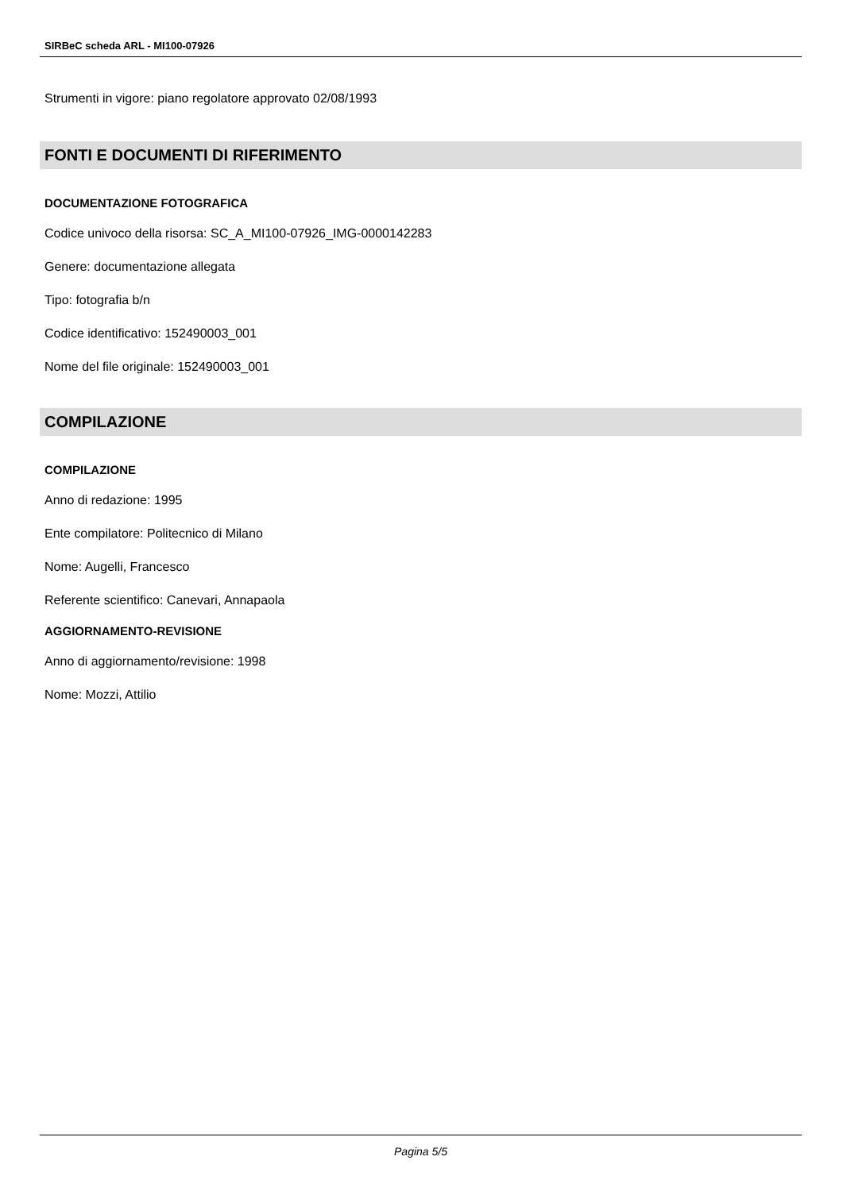SIRBeC scheda ARL - MI100-07926
Strumenti in vigore: piano regolatore approvato 02/08/1993
FONTI E DOCUMENTI DI RIFERIMENTO
DOCUMENTAZIONE FOTOGRAFICA
Codice univoco della risorsa: SC_A_MI100-07926_IMG-0000142283
Genere: documentazione allegata
Tipo: fotografia b/n
Codice identificativo: 152490003_001
Nome del file originale: 152490003_001
COMPILAZIONE
COMPILAZIONE
Anno di redazione: 1995
Ente compilatore: Politecnico di Milano
Nome: Augelli, Francesco
Referente scientifico: Canevari, Annapaola
AGGIORNAMENTO-REVISIONE
Anno di aggiornamento/revisione: 1998
Nome: Mozzi, Attilio
Pagina 5/5